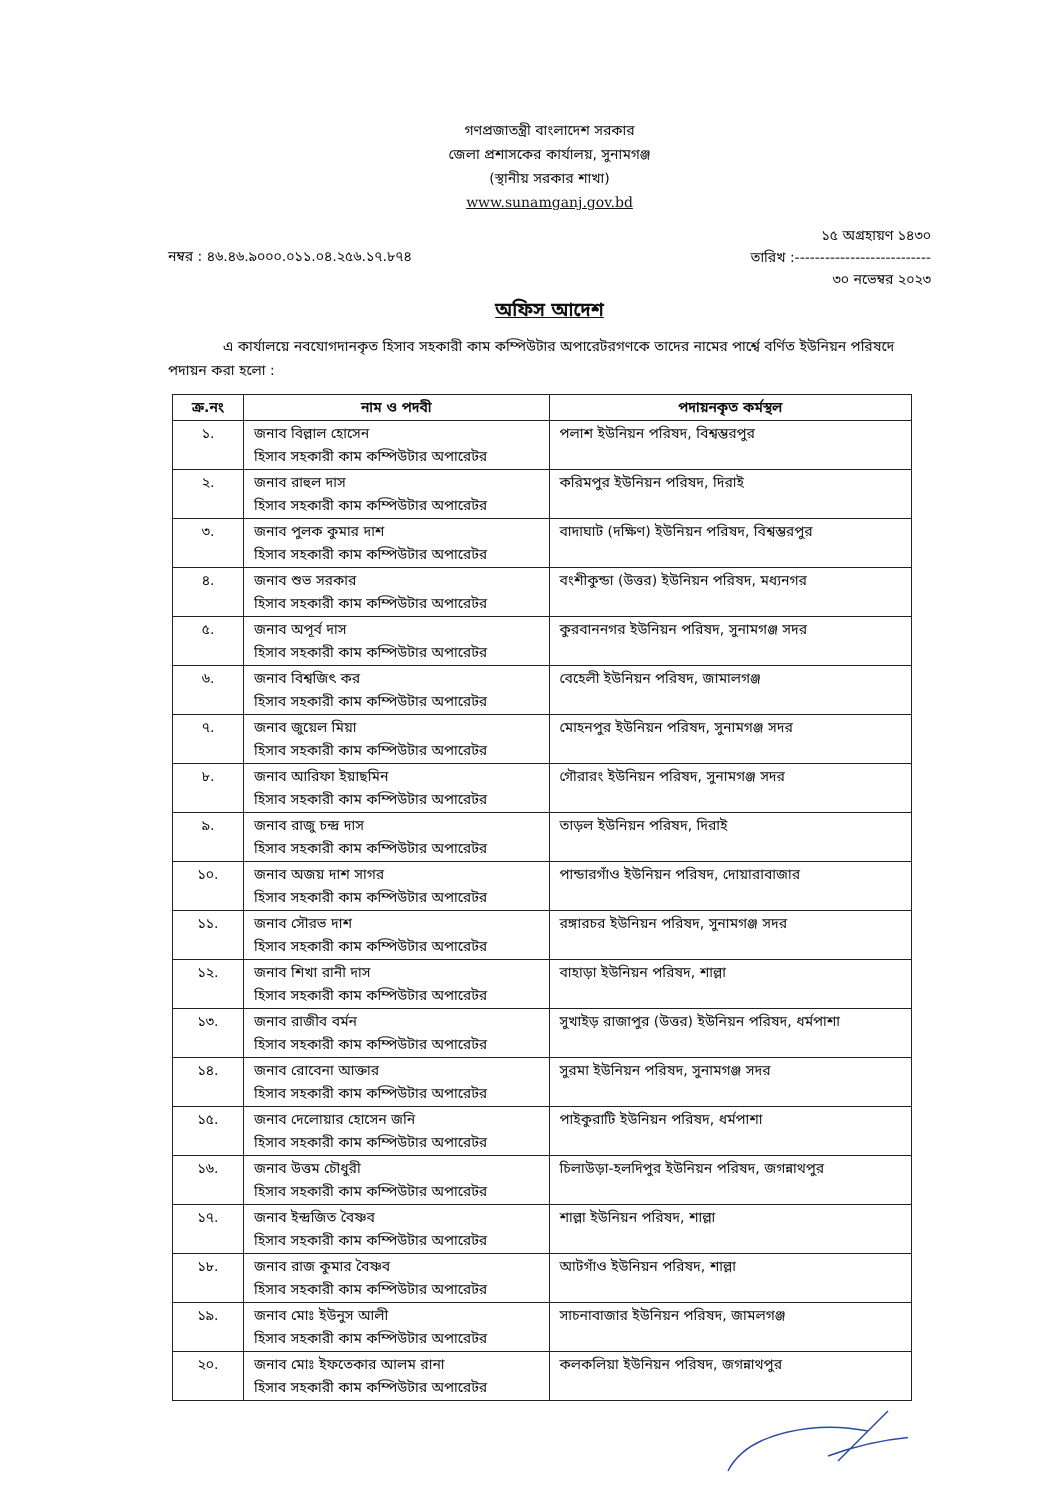গণপ্রজাতন্ত্রী বাংলাদেশ সরকার
জেলা প্রশাসকের কার্যালয়, সুনামগঞ্জ
(স্থানীয় সরকার শাখা)
www.sunamganj.gov.bd
নম্বর : ৪৬.৪৬.৯০০০.০১১.০৪.২৫৬.১৭.৮৭৪
১৫ অগ্রহায়ণ ১৪৩০
তারিখ :---------------------------
৩০ নভেম্বর ২০২৩
অফিস আদেশ
এ কার্যালয়ে নবযোগদানকৃত হিসাব সহকারী কাম কম্পিউটার অপারেটরগণকে তাদের নামের পার্শ্বে বর্ণিত ইউনিয়ন পরিষদে পদায়ন করা হলো :
| ক্র.নং | নাম ও পদবী | পদায়নকৃত কর্মস্থল |
| --- | --- | --- |
| ১. | জনাব বিল্লাল হোসেন হিসাব সহকারী কাম কম্পিউটার অপারেটর | পলাশ ইউনিয়ন পরিষদ, বিশ্বম্ভরপুর |
| ২. | জনাব রাহুল দাস হিসাব সহকারী কাম কম্পিউটার অপারেটর | করিমপুর ইউনিয়ন পরিষদ, দিরাই |
| ৩. | জনাব পুলক কুমার দাশ হিসাব সহকারী কাম কম্পিউটার অপারেটর | বাদাঘাট (দক্ষিণ) ইউনিয়ন পরিষদ, বিশ্বম্ভরপুর |
| ৪. | জনাব শুভ সরকার হিসাব সহকারী কাম কম্পিউটার অপারেটর | বংশীকুন্ডা (উত্তর) ইউনিয়ন পরিষদ, মধ্যনগর |
| ৫. | জনাব অপূর্ব দাস হিসাব সহকারী কাম কম্পিউটার অপারেটর | কুরবাননগর ইউনিয়ন পরিষদ, সুনামগঞ্জ সদর |
| ৬. | জনাব বিশ্বজিৎ কর হিসাব সহকারী কাম কম্পিউটার অপারেটর | বেহেলী ইউনিয়ন পরিষদ, জামালগঞ্জ |
| ৭. | জনাব জুয়েল মিয়া হিসাব সহকারী কাম কম্পিউটার অপারেটর | মোহনপুর ইউনিয়ন পরিষদ, সুনামগঞ্জ সদর |
| ৮. | জনাব আরিফা ইয়াছমিন হিসাব সহকারী কাম কম্পিউটার অপারেটর | গৌরারং ইউনিয়ন পরিষদ, সুনামগঞ্জ সদর |
| ৯. | জনাব রাজু চন্দ্র দাস হিসাব সহকারী কাম কম্পিউটার অপারেটর | তাড়ল ইউনিয়ন পরিষদ, দিরাই |
| ১০. | জনাব অজয় দাশ সাগর হিসাব সহকারী কাম কম্পিউটার অপারেটর | পান্ডারগাঁও ইউনিয়ন পরিষদ, দোয়ারাবাজার |
| ১১. | জনাব সৌরভ দাশ হিসাব সহকারী কাম কম্পিউটার অপারেটর | রঙ্গারচর ইউনিয়ন পরিষদ, সুনামগঞ্জ সদর |
| ১২. | জনাব শিখা রানী দাস হিসাব সহকারী কাম কম্পিউটার অপারেটর | বাহাড়া ইউনিয়ন পরিষদ, শাল্লা |
| ১৩. | জনাব রাজীব বর্মন হিসাব সহকারী কাম কম্পিউটার অপারেটর | সুখাইড় রাজাপুর (উত্তর) ইউনিয়ন পরিষদ, ধর্মপাশা |
| ১৪. | জনাব রোবেনা আক্তার হিসাব সহকারী কাম কম্পিউটার অপারেটর | সুরমা ইউনিয়ন পরিষদ, সুনামগঞ্জ সদর |
| ১৫. | জনাব দেলোয়ার হোসেন জনি হিসাব সহকারী কাম কম্পিউটার অপারেটর | পাইকুরাটি ইউনিয়ন পরিষদ, ধর্মপাশা |
| ১৬. | জনাব উত্তম চৌধুরী হিসাব সহকারী কাম কম্পিউটার অপারেটর | চিলাউড়া-হলদিপুর ইউনিয়ন পরিষদ, জগন্নাথপুর |
| ১৭. | জনাব ইন্দ্রজিত বৈষ্ণব হিসাব সহকারী কাম কম্পিউটার অপারেটর | শাল্লা ইউনিয়ন পরিষদ, শাল্লা |
| ১৮. | জনাব রাজ কুমার বৈষ্ণব হিসাব সহকারী কাম কম্পিউটার অপারেটর | আটগাঁও ইউনিয়ন পরিষদ, শাল্লা |
| ১৯. | জনাব মোঃ ইউনুস আলী হিসাব সহকারী কাম কম্পিউটার অপারেটর | সাচনাবাজার ইউনিয়ন পরিষদ, জামলগঞ্জ |
| ২০. | জনাব মোঃ ইফতেকার আলম রানা হিসাব সহকারী কাম কম্পিউটার অপারেটর | কলকলিয়া ইউনিয়ন পরিষদ, জগন্নাথপুর |